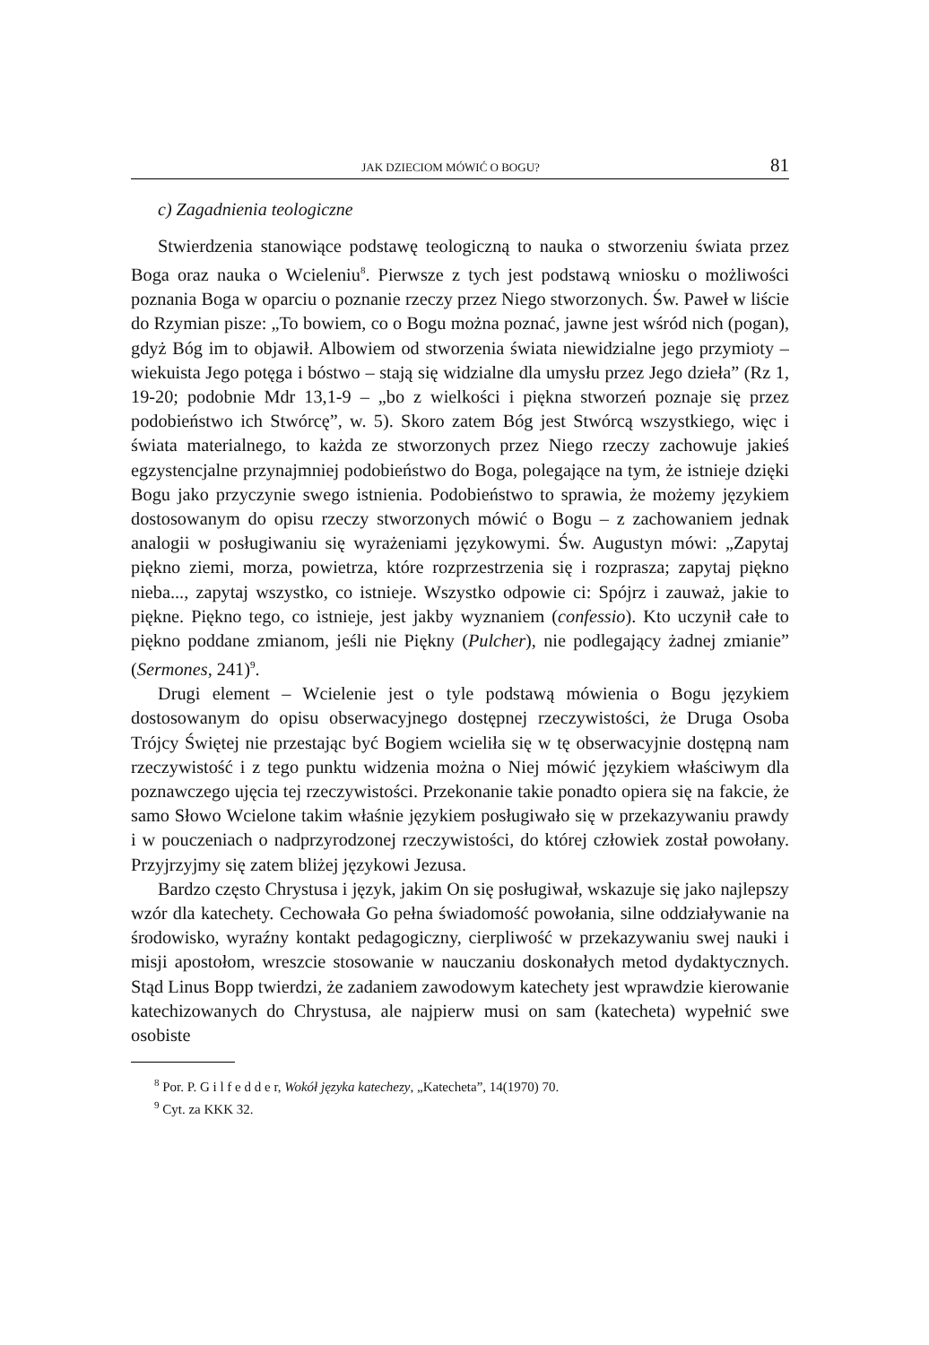JAK DZIECIOM MÓWIĆ O BOGU? 81
c) Zagadnienia teologiczne
Stwierdzenia stanowiące podstawę teologiczną to nauka o stworzeniu świata przez Boga oraz nauka o Wcieleniu<sup>8</sup>. Pierwsze z tych jest podstawą wniosku o możliwości poznania Boga w oparciu o poznanie rzeczy przez Niego stworzonych. Św. Paweł w liście do Rzymian pisze: „To bowiem, co o Bogu można poznać, jawne jest wśród nich (pogan), gdyż Bóg im to objawił. Albowiem od stworzenia świata niewidzialne jego przymioty – wiekuista Jego potęga i bóstwo – stają się widzialne dla umysłu przez Jego dzieła” (Rz 1, 19-20; podobnie Mdr 13,1-9 – „bo z wielkości i piękna stworzeń poznaje się przez podobieństwo ich Stwórcę”, w. 5). Skoro zatem Bóg jest Stwórcą wszystkiego, więc i świata materialnego, to każda ze stworzonych przez Niego rzeczy zachowuje jakieś egzystencjalne przynajmniej podobieństwo do Boga, polegające na tym, że istnieje dzięki Bogu jako przyczynie swego istnienia. Podobieństwo to sprawia, że możemy językiem dostosowanym do opisu rzeczy stworzonych mówić o Bogu – z zachowaniem jednak analogii w posługiwaniu się wyrażeniami językowymi. Św. Augustyn mówi: „Zapytaj piękno ziemi, morza, powietrza, które rozprzestrzenia się i rozprasza; zapytaj piękno nieba..., zapytaj wszystko, co istnieje. Wszystko odpowie ci: Spójrz i zauważ, jakie to piękne. Piękno tego, co istnieje, jest jakby wyznaniem (confessio). Kto uczynił całe to piękno poddane zmianom, jeśli nie Piękny (Pulcher), nie podlegający żadnej zmianie” (Sermones, 241)<sup>9</sup>.
Drugi element – Wcielenie jest o tyle podstawą mówienia o Bogu językiem dostosowanym do opisu obserwacyjnego dostępnej rzeczywistości, że Druga Osoba Trójcy Świętej nie przestając być Bogiem wcieliła się w tę obserwacyjnie dostępną nam rzeczywistość i z tego punktu widzenia można o Niej mówić językiem właściwym dla poznawczego ujęcia tej rzeczywistości. Przekonanie takie ponadto opiera się na fakcie, że samo Słowo Wcielone takim właśnie językiem posługiwało się w przekazywaniu prawdy i w pouczeniach o nadprzyrodzonej rzeczywistości, do której człowiek został powołany. Przyjrzyjmy się zatem bliżej językowi Jezusa.
Bardzo często Chrystusa i język, jakim On się posługiwał, wskazuje się jako najlepszy wzór dla katechety. Cechowała Go pełna świadomość powołania, silne oddziaływanie na środowisko, wyraźny kontakt pedagogiczny, cierpliwość w przekazywaniu swej nauki i misji apostołom, wreszcie stosowanie w nauczaniu doskonałych metod dydaktycznych. Stąd Linus Bopp twierdzi, że zadaniem zawodowym katechety jest wprawdzie kierowanie katechizowanych do Chrystusa, ale najpierw musi on sam (katecheta) wypełnić swe osobiste
<sup>8</sup> Por. P. G i l f e d d e r, Wokół języka katechezy, „Katecheta”, 14(1970) 70.
<sup>9</sup> Cyt. za KKK 32.